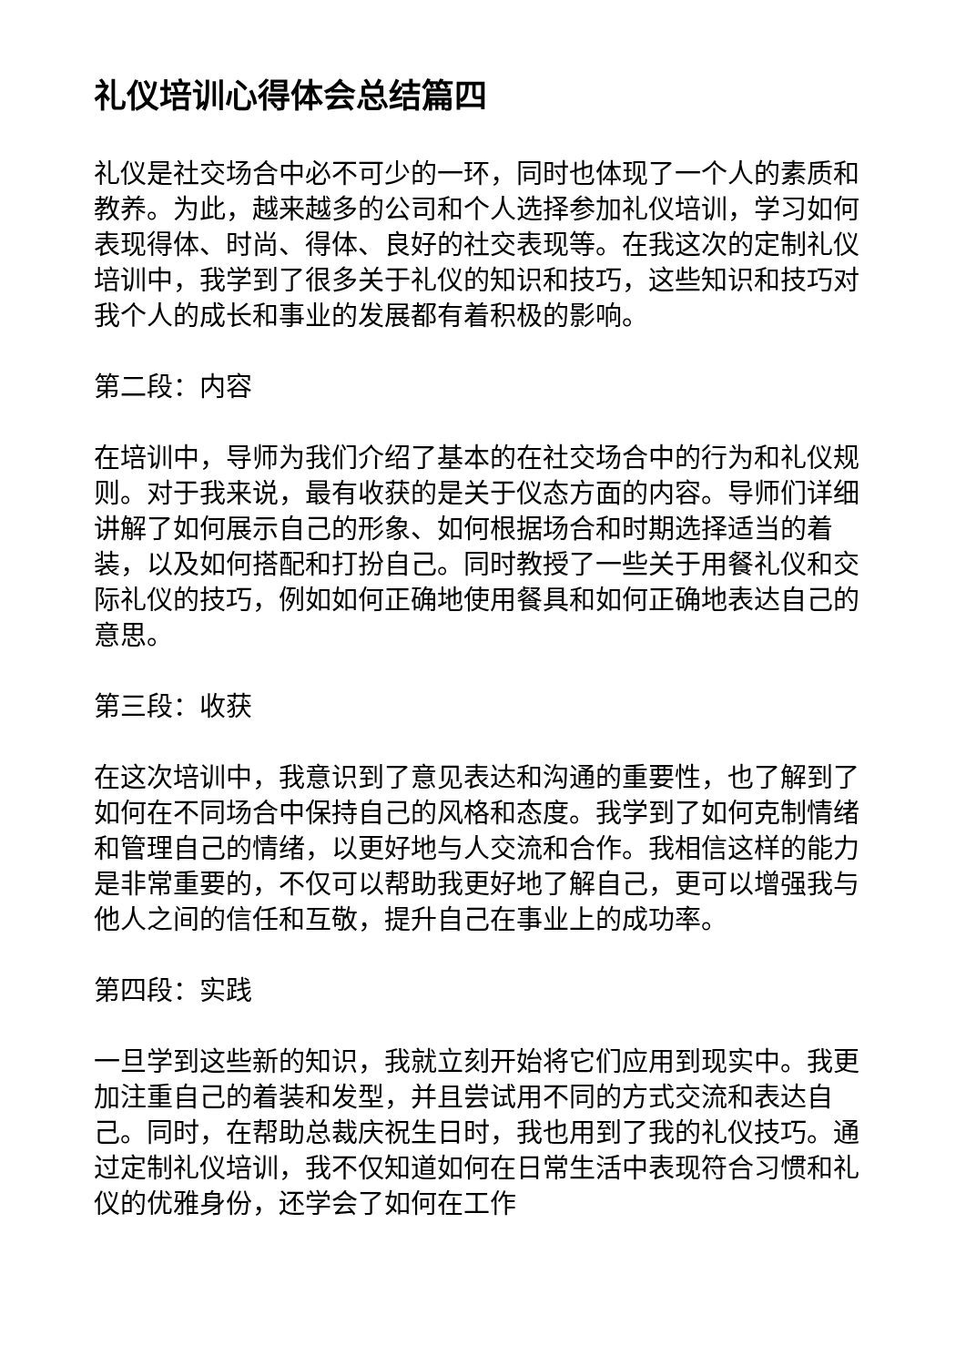礼仪培训心得体会总结篇四
礼仪是社交场合中必不可少的一环，同时也体现了一个人的素质和教养。为此，越来越多的公司和个人选择参加礼仪培训，学习如何表现得体、时尚、得体、良好的社交表现等。在我这次的定制礼仪培训中，我学到了很多关于礼仪的知识和技巧，这些知识和技巧对我个人的成长和事业的发展都有着积极的影响。
第二段：内容
在培训中，导师为我们介绍了基本的在社交场合中的行为和礼仪规则。对于我来说，最有收获的是关于仪态方面的内容。导师们详细讲解了如何展示自己的形象、如何根据场合和时期选择适当的着装，以及如何搭配和打扮自己。同时教授了一些关于用餐礼仪和交际礼仪的技巧，例如如何正确地使用餐具和如何正确地表达自己的意思。
第三段：收获
在这次培训中，我意识到了意见表达和沟通的重要性，也了解到了如何在不同场合中保持自己的风格和态度。我学到了如何克制情绪和管理自己的情绪，以更好地与人交流和合作。我相信这样的能力是非常重要的，不仅可以帮助我更好地了解自己，更可以增强我与他人之间的信任和互敬，提升自己在事业上的成功率。
第四段：实践
一旦学到这些新的知识，我就立刻开始将它们应用到现实中。我更加注重自己的着装和发型，并且尝试用不同的方式交流和表达自己。同时，在帮助总裁庆祝生日时，我也用到了我的礼仪技巧。通过定制礼仪培训，我不仅知道如何在日常生活中表现符合习惯和礼仪的优雅身份，还学会了如何在工作